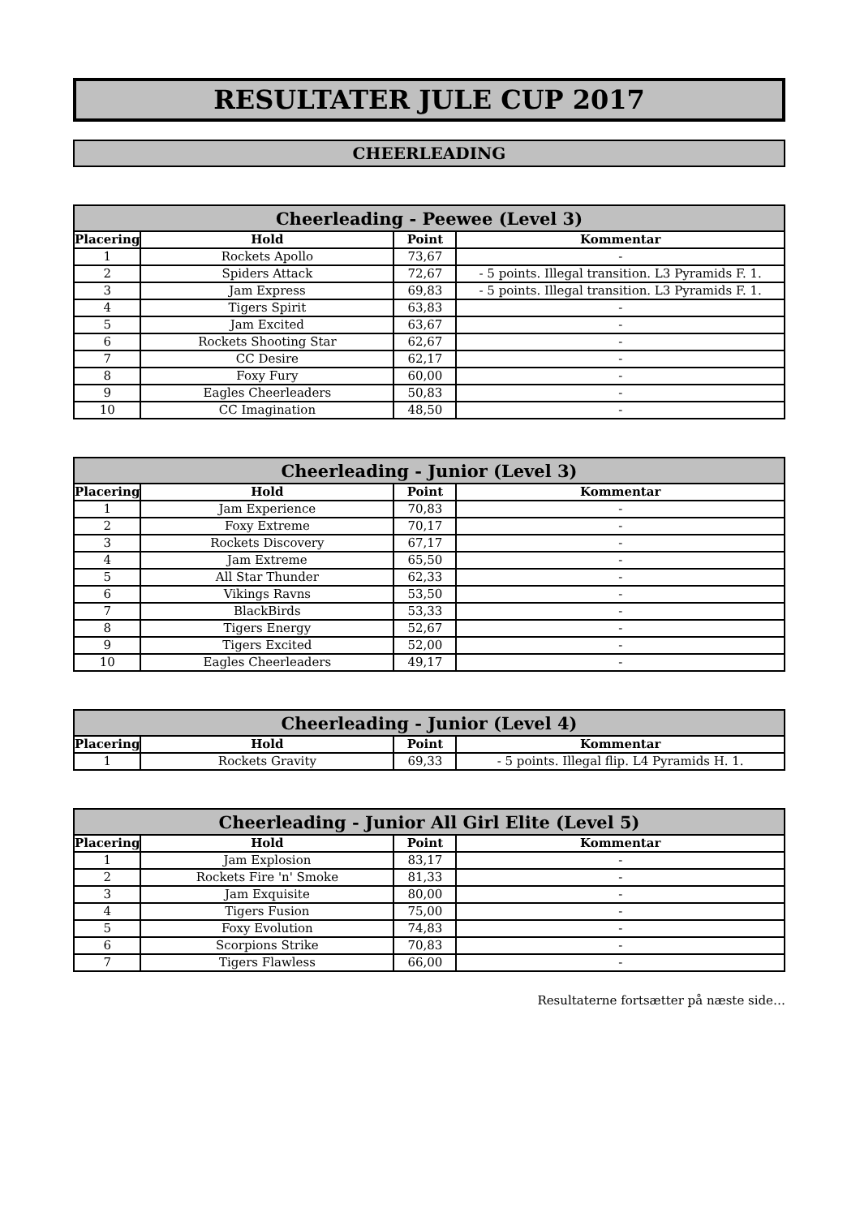RESULTATER JULE CUP 2017
CHEERLEADING
| Cheerleading - Peewee (Level 3) | | | |
| --- | --- | --- | --- |
| Placering | Hold | Point | Kommentar |
| 1 | Rockets Apollo | 73,67 | - |
| 2 | Spiders Attack | 72,67 | - 5 points. Illegal transition. L3 Pyramids F. 1. |
| 3 | Jam Express | 69,83 | - 5 points. Illegal transition. L3 Pyramids F. 1. |
| 4 | Tigers Spirit | 63,83 | - |
| 5 | Jam Excited | 63,67 | - |
| 6 | Rockets Shooting Star | 62,67 | - |
| 7 | CC Desire | 62,17 | - |
| 8 | Foxy Fury | 60,00 | - |
| 9 | Eagles Cheerleaders | 50,83 | - |
| 10 | CC Imagination | 48,50 | - |
| Cheerleading - Junior (Level 3) | | | |
| --- | --- | --- | --- |
| Placering | Hold | Point | Kommentar |
| 1 | Jam Experience | 70,83 | - |
| 2 | Foxy Extreme | 70,17 | - |
| 3 | Rockets Discovery | 67,17 | - |
| 4 | Jam Extreme | 65,50 | - |
| 5 | All Star Thunder | 62,33 | - |
| 6 | Vikings Ravns | 53,50 | - |
| 7 | BlackBirds | 53,33 | - |
| 8 | Tigers Energy | 52,67 | - |
| 9 | Tigers Excited | 52,00 | - |
| 10 | Eagles Cheerleaders | 49,17 | - |
| Cheerleading - Junior (Level 4) | | | |
| --- | --- | --- | --- |
| Placering | Hold | Point | Kommentar |
| 1 | Rockets Gravity | 69,33 | - 5 points. Illegal flip. L4 Pyramids H. 1. |
| Cheerleading - Junior All Girl Elite (Level 5) | | | |
| --- | --- | --- | --- |
| Placering | Hold | Point | Kommentar |
| 1 | Jam Explosion | 83,17 | - |
| 2 | Rockets Fire 'n' Smoke | 81,33 | - |
| 3 | Jam Exquisite | 80,00 | - |
| 4 | Tigers Fusion | 75,00 | - |
| 5 | Foxy Evolution | 74,83 | - |
| 6 | Scorpions Strike | 70,83 | - |
| 7 | Tigers Flawless | 66,00 | - |
Resultaterne fortsætter på næste side…